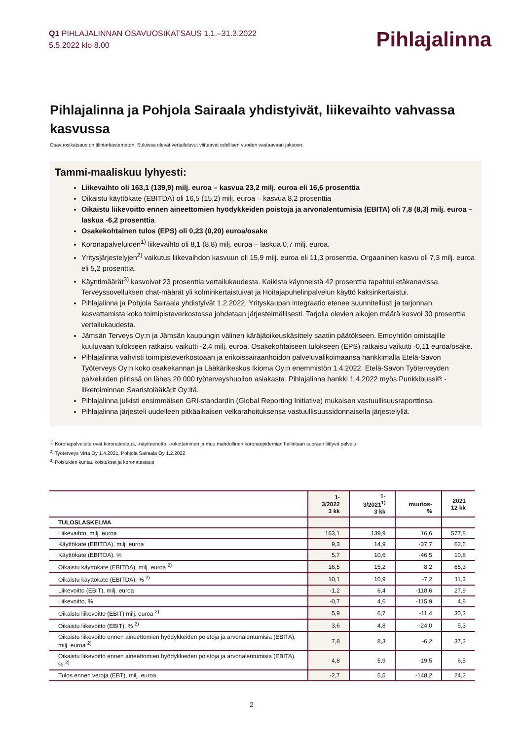Q1 PIHLAJALINNAN OSAVUOSIKATSAUS 1.1.–31.3.2022
5.5.2022 klo 8.00
Pihlajalinna
Pihlajalinna ja Pohjola Sairaala yhdistyivät, liikevaihto vahvassa kasvussa
Osavuosikatsaus on tilintarkastamaton. Suluissa olevat vertailuluvut viittaavat edellisen vuoden vastaavaan jaksoon.
Tammi-maaliskuu lyhyesti:
Liikevaihto oli 163,1 (139,9) milj. euroa – kasvua 23,2 milj. euroa eli 16,6 prosenttia
Oikaistu käyttökate (EBITDA) oli 16,5 (15,2) milj. euroa – kasvua 8,2 prosenttia
Oikaistu liikevoitto ennen aineettomien hyödykkeiden poistoja ja arvonalentumisia (EBITA) oli 7,8 (8,3) milj. euroa – laskua -6,2 prosenttia
Osakekohtainen tulos (EPS) oli 0,23 (0,20) euroa/osake
Koronapalveluiden<sup>1)</sup> liikevaihto oli 8,1 (8,8) milj. euroa – laskua 0,7 milj. euroa.
Yritysjärjestelyjen<sup>2)</sup> vaikutus liikevaihdon kasvuun oli 15,9 milj. euroa eli 11,3 prosenttia. Orgaaninen kasvu oli 7,3 milj. euroa eli 5,2 prosenttia.
Käyntimäärät<sup>3)</sup> kasvoivat 23 prosenttia vertailukaudesta. Kaikista käynneistä 42 prosenttia tapahtui etäkanavissa. Terveyssovelluksen chat-määrät yli kolminkertaistuivat ja Hoitajapuhelinpalvelun käyttö kaksinkertaistui.
Pihlajalinna ja Pohjola Sairaala yhdistyivät 1.2.2022. Yrityskaupan integraatio etenee suunnitellusti ja tarjonnan kasvattamista koko toimipisteverkostossa johdetaan järjestelmällisesti. Tarjolla olevien aikojen määrä kasvoi 30 prosenttia vertailukaudesta.
Jämsän Terveys Oy:n ja Jämsän kaupungin välinen käräjäoikeuskäsittely saatiin päätökseen. Emoyhtiön omistajille kuuluvaan tulokseen ratkaisu vaikutti -2,4 milj. euroa. Osakekohtaiseen tulokseen (EPS) ratkaisu vaikutti -0,11 euroa/osake.
Pihlajalinna vahvisti toimipisteverkostoaan ja erikoissairaanhoidon palveluvalikoimaansa hankkimalla Etelä-Savon Työterveys Oy:n koko osakekannan ja Lääkärikeskus Ikioma Oy:n enemmistön 1.4.2022. Etelä-Savon Työterveyden palveluiden piirissä on lähes 20 000 työterveyshuollon asiakasta. Pihlajalinna hankki 1.4.2022 myös Punkkibussi® -liiketoiminnan Saaristolääkärit Oy:ltä.
Pihlajalinna julkisti ensimmäisen GRI-standardin (Global Reporting Initiative) mukaisen vastuullisuusraporttinsa.
Pihlajalinna järjesteli uudelleen pitkäaikaisen velkarahoituksensa vastuullisuussidonnaisella järjestelyllä.
<sup>1)</sup> Koronapalveluita ovat koronatestaus, -näytteenotto, -rokottaminen ja muu mahdollinen koronaepidemian hallintaan suoraan liittyvä palvelu.
<sup>2)</sup> Työterveys Virta Oy 1.4.2021, Pohjola Sairaala Oy 1.2.2022
<sup>3)</sup> Poislukien kuntaulkoistukset ja koronatestaus
| | 1-3/2022 3 kk | 1-3/2021<sup>1)</sup> 3 kk | muutos-% | 2021 12 kk |
| --- | --- | --- | --- | --- |
| TULOSLASKELMA | | | | |
| Liikevaihto, milj. euroa | 163,1 | 139,9 | 16,6 | 577,8 |
| Käyttökate (EBITDA), milj. euroa | 9,3 | 14,9 | -37,7 | 62,6 |
| Käyttökate (EBITDA), % | 5,7 | 10,6 | -46,5 | 10,8 |
| Oikaistu käyttökate (EBITDA), milj. euroa <sup>2)</sup> | 16,5 | 15,2 | 8,2 | 65,3 |
| Oikaistu käyttökate (EBITDA), % <sup>2)</sup> | 10,1 | 10,9 | -7,2 | 11,3 |
| Liikevoitto (EBIT), milj. euroa | -1,2 | 6,4 | -118,6 | 27,9 |
| Liikevoitto, % | -0,7 | 4,6 | -115,9 | 4,8 |
| Oikaistu liikevoitto (EBIT) milj. euroa <sup>2)</sup> | 5,9 | 6,7 | -11,4 | 30,3 |
| Oikaistu liikevoitto (EBIT), % <sup>2)</sup> | 3,6 | 4,8 | -24,0 | 5,3 |
| Oikaistu liikevoitto ennen aineettomien hyödykkeiden poistoja ja arvonalentumisia (EBITA), milj. euroa <sup>2)</sup> | 7,8 | 8,3 | -6,2 | 37,3 |
| Oikaistu liikevoitto ennen aineettomien hyödykkeiden poistoja ja arvonalentumisia (EBITA), % <sup>2)</sup> | 4,8 | 5,9 | -19,5 | 6,5 |
| Tulos ennen veroja (EBT), milj. euroa | -2,7 | 5,5 | -148,2 | 24,2 |
2